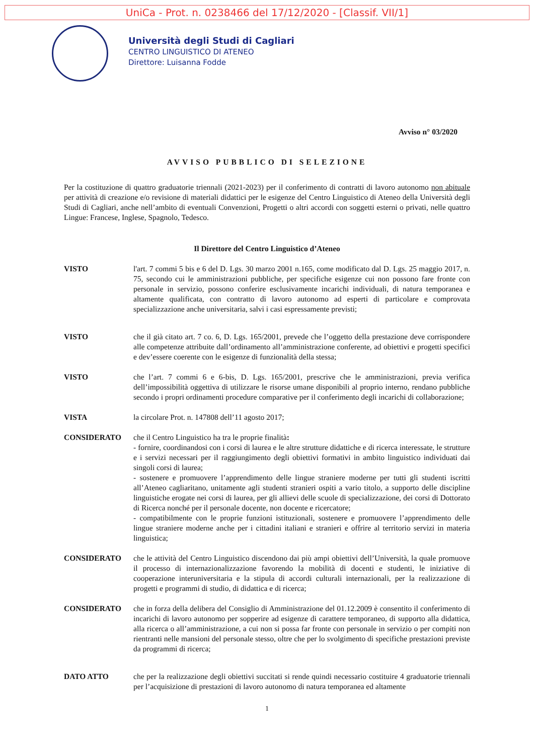UniCa - Prot. n. 0238466 del 17/12/2020 - [Classif. VII/1]
Università degli Studi di Cagliari
CENTRO LINGUISTICO DI ATENEO
Direttore: Luisanna Fodde
Avviso n° 03/2020
AVVISO PUBBLICO DI SELEZIONE
Per la costituzione di quattro graduatorie triennali (2021-2023) per il conferimento di contratti di lavoro autonomo non abituale per attività di creazione e/o revisione di materiali didattici per le esigenze del Centro Linguistico di Ateneo della Università degli Studi di Cagliari, anche nell’ambito di eventuali Convenzioni, Progetti o altri accordi con soggetti esterni o privati, nelle quattro Lingue: Francese, Inglese, Spagnolo, Tedesco.
Il Direttore del Centro Linguistico d’Ateneo
VISTO l'art. 7 commi 5 bis e 6 del D. Lgs. 30 marzo 2001 n.165, come modificato dal D. Lgs. 25 maggio 2017, n. 75, secondo cui le amministrazioni pubbliche, per specifiche esigenze cui non possono fare fronte con personale in servizio, possono conferire esclusivamente incarichi individuali, di natura temporanea e altamente qualificata, con contratto di lavoro autonomo ad esperti di particolare e comprovata specializzazione anche universitaria, salvi i casi espressamente previsti;
VISTO che il già citato art. 7 co. 6, D. Lgs. 165/2001, prevede che l’oggetto della prestazione deve corrispondere alle competenze attribuite dall’ordinamento all’amministrazione conferente, ad obiettivi e progetti specifici e dev’essere coerente con le esigenze di funzionalità della stessa;
VISTO che l’art. 7 commi 6 e 6-bis, D. Lgs. 165/2001, prescrive che le amministrazioni, previa verifica dell’impossibilità oggettiva di utilizzare le risorse umane disponibili al proprio interno, rendano pubbliche secondo i propri ordinamenti procedure comparative per il conferimento degli incarichi di collaborazione;
VISTA la circolare Prot. n. 147808 dell’11 agosto 2017;
CONSIDERATO che il Centro Linguistico ha tra le proprie finalità:
- fornire, coordinandosi con i corsi di laurea e le altre strutture didattiche e di ricerca interessate, le strutture e i servizi necessari per il raggiungimento degli obiettivi formativi in ambito linguistico individuati dai singoli corsi di laurea;
- sostenere e promuovere l’apprendimento delle lingue straniere moderne per tutti gli studenti iscritti all’Ateneo cagliaritano, unitamente agli studenti stranieri ospiti a vario titolo, a supporto delle discipline linguistiche erogate nei corsi di laurea, per gli allievi delle scuole di specializzazione, dei corsi di Dottorato di Ricerca nonché per il personale docente, non docente e ricercatore;
- compatibilmente con le proprie funzioni istituzionali, sostenere e promuovere l’apprendimento delle lingue straniere moderne anche per i cittadini italiani e stranieri e offrire al territorio servizi in materia linguistica;
CONSIDERATO che le attività del Centro Linguistico discendono dai più ampi obiettivi dell’Università, la quale promuove il processo di internazionalizzazione favorendo la mobilità di docenti e studenti, le iniziative di cooperazione interuniversitaria e la stipula di accordi culturali internazionali, per la realizzazione di progetti e programmi di studio, di didattica e di ricerca;
CONSIDERATO che in forza della delibera del Consiglio di Amministrazione del 01.12.2009 è consentito il conferimento di incarichi di lavoro autonomo per sopperire ad esigenze di carattere temporaneo, di supporto alla didattica, alla ricerca o all’amministrazione, a cui non si possa far fronte con personale in servizio o per compiti non rientranti nelle mansioni del personale stesso, oltre che per lo svolgimento di specifiche prestazioni previste da programmi di ricerca;
DATO ATTO che per la realizzazione degli obiettivi succitati si rende quindi necessario costituire 4 graduatorie triennali per l’acquisizione di prestazioni di lavoro autonomo di natura temporanea ed altamente
1